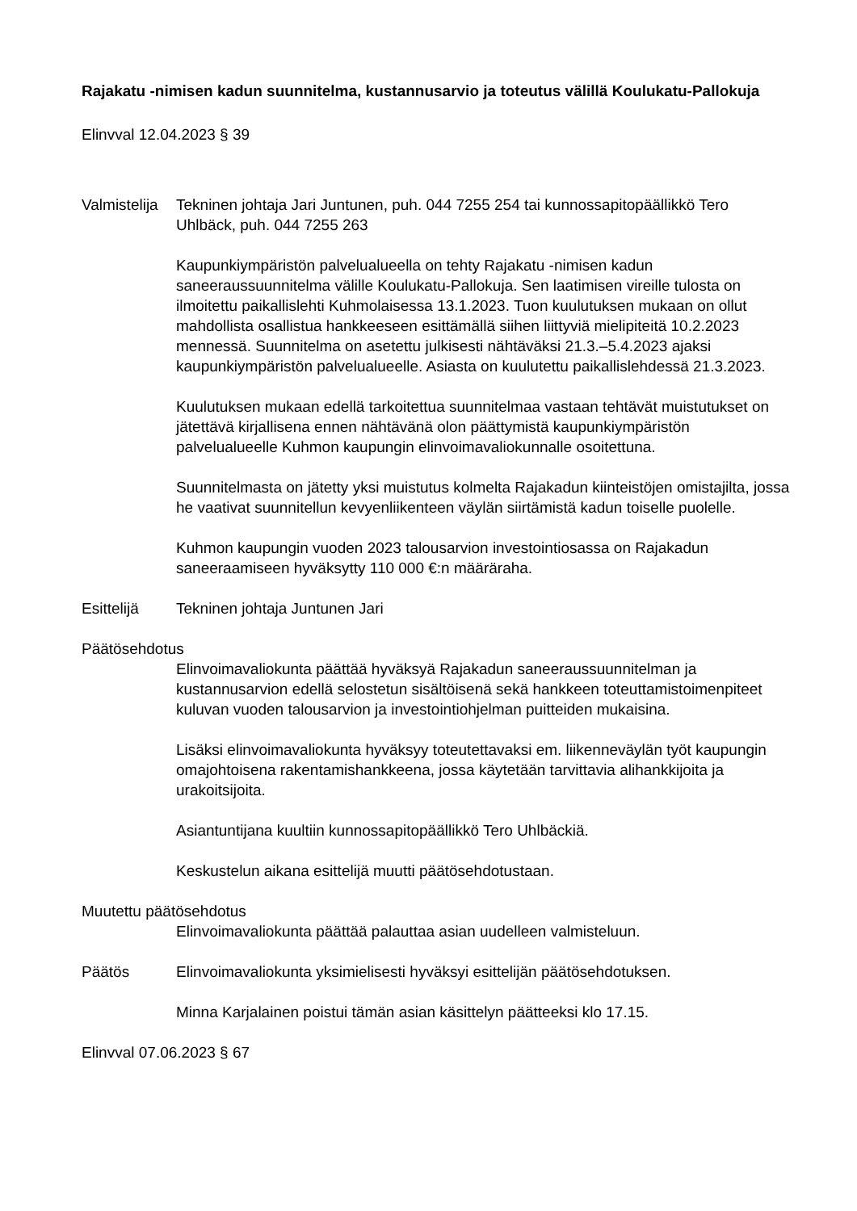Rajakatu -nimisen kadun suunnitelma, kustannusarvio ja toteutus välillä Koulukatu-Pallokuja
Elinvval 12.04.2023 § 39
Valmistelija
Tekninen johtaja Jari Juntunen, puh. 044 7255 254 tai kunnossapitopäällikkö Tero Uhlbäck, puh. 044 7255 263
Kaupunkiympäristön palvelualueella on tehty Rajakatu -nimisen kadun saneeraussuunnitelma välille Koulukatu-Pallokuja. Sen laatimisen vireille tulosta on ilmoitettu paikallislehti Kuhmolaisessa 13.1.2023. Tuon kuulutuksen mukaan on ollut mahdollista osallistua hankkeeseen esittämällä siihen liittyviä mielipiteitä 10.2.2023 mennessä. Suunnitelma on asetettu julkisesti nähtäväksi 21.3.–5.4.2023 ajaksi kaupunkiympäristön palvelualueelle. Asiasta on kuulutettu paikallislehdessä 21.3.2023.
Kuulutuksen mukaan edellä tarkoitettua suunnitelmaa vastaan tehtävät muistutukset on jätettävä kirjallisena ennen nähtävänä olon päättymistä kaupunkiympäristön palvelualueelle Kuhmon kaupungin elinvoimavaliokunnalle osoitettuna.
Suunnitelmasta on jätetty yksi muistutus kolmelta Rajakadun kiinteistöjen omistajilta, jossa he vaativat suunnitellun kevyenliikenteen väylän siirtämistä kadun toiselle puolelle.
Kuhmon kaupungin vuoden 2023 talousarvion investointiosassa on Rajakadun saneeraamiseen hyväksytty 110 000 €:n määräraha.
Esittelijä Tekninen johtaja Juntunen Jari
Päätösehdotus
Elinvoimavaliokunta päättää hyväksyä Rajakadun saneeraussuunnitelman ja kustannusarvion edellä selostetun sisältöisenä sekä hankkeen toteuttamistoimenpiteet kuluvan vuoden talousarvion ja investointiohjelman puitteiden mukaisina.
Lisäksi elinvoimavaliokunta hyväksyy toteutettavaksi em. liikenneväylän työt kaupungin omajohtoisena rakentamishankkeena, jossa käytetään tarvittavia alihankkijoita ja urakoitsijoita.
Asiantuntijana kuultiin kunnossapitopäällikkö Tero Uhlbäckiä.
Keskustelun aikana esittelijä muutti päätösehdotustaan.
Muutettu päätösehdotus
Elinvoimavaliokunta päättää palauttaa asian uudelleen valmisteluun.
Päätös Elinvoimavaliokunta yksimielisesti hyväksyi esittelijän päätösehdotuksen.
Minna Karjalainen poistui tämän asian käsittelyn päätteeksi klo 17.15.
Elinvval 07.06.2023 § 67